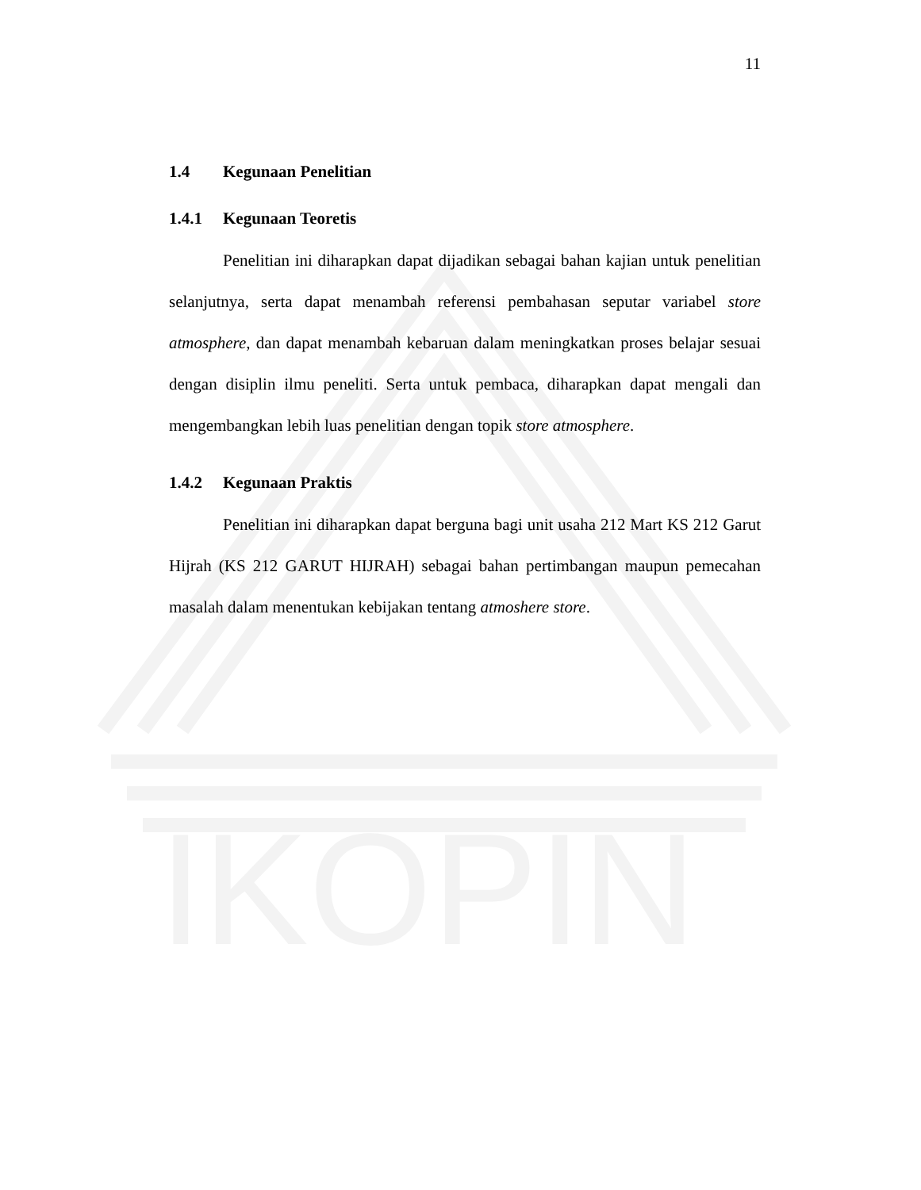IKOPIN
11
1.4 Kegunaan Penelitian
1.4.1 Kegunaan Teoretis
Penelitian ini diharapkan dapat dijadikan sebagai bahan kajian untuk penelitian selanjutnya, serta dapat menambah referensi pembahasan seputar variabel store atmosphere, dan dapat menambah kebaruan dalam meningkatkan proses belajar sesuai dengan disiplin ilmu peneliti. Serta untuk pembaca, diharapkan dapat mengali dan mengembangkan lebih luas penelitian dengan topik store atmosphere.
1.4.2 Kegunaan Praktis
Penelitian ini diharapkan dapat berguna bagi unit usaha 212 Mart KS 212 Garut Hijrah (KS 212 GARUT HIJRAH) sebagai bahan pertimbangan maupun pemecahan masalah dalam menentukan kebijakan tentang atmoshere store.